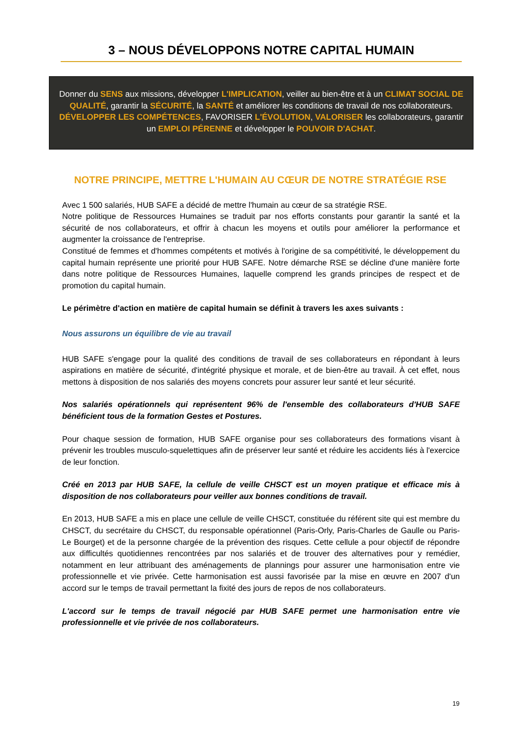3 – NOUS DÉVELOPPONS NOTRE CAPITAL HUMAIN
Donner du SENS aux missions, développer L'IMPLICATION, veiller au bien-être et à un CLIMAT SOCIAL DE QUALITÉ, garantir la SÉCURITÉ, la SANTÉ et améliorer les conditions de travail de nos collaborateurs. DÉVELOPPER LES COMPÉTENCES, FAVORISER L'ÉVOLUTION, VALORISER les collaborateurs, garantir un EMPLOI PÉRENNE et développer le POUVOIR D'ACHAT.
NOTRE PRINCIPE, METTRE L'HUMAIN AU CŒUR DE NOTRE STRATÉGIE RSE
Avec 1 500 salariés, HUB SAFE a décidé de mettre l'humain au cœur de sa stratégie RSE.
Notre politique de Ressources Humaines se traduit par nos efforts constants pour garantir la santé et la sécurité de nos collaborateurs, et offrir à chacun les moyens et outils pour améliorer la performance et augmenter la croissance de l'entreprise.
Constitué de femmes et d'hommes compétents et motivés à l'origine de sa compétitivité, le développement du capital humain représente une priorité pour HUB SAFE. Notre démarche RSE se décline d'une manière forte dans notre politique de Ressources Humaines, laquelle comprend les grands principes de respect et de promotion du capital humain.
Le périmètre d'action en matière de capital humain se définit à travers les axes suivants :
Nous assurons un équilibre de vie au travail
HUB SAFE s'engage pour la qualité des conditions de travail de ses collaborateurs en répondant à leurs aspirations en matière de sécurité, d'intégrité physique et morale, et de bien-être au travail. À cet effet, nous mettons à disposition de nos salariés des moyens concrets pour assurer leur santé et leur sécurité.
Nos salariés opérationnels qui représentent 96% de l'ensemble des collaborateurs d'HUB SAFE bénéficient tous de la formation Gestes et Postures.
Pour chaque session de formation, HUB SAFE organise pour ses collaborateurs des formations visant à prévenir les troubles musculo-squelettiques afin de préserver leur santé et réduire les accidents liés à l'exercice de leur fonction.
Créé en 2013 par HUB SAFE, la cellule de veille CHSCT est un moyen pratique et efficace mis à disposition de nos collaborateurs pour veiller aux bonnes conditions de travail.
En 2013, HUB SAFE a mis en place une cellule de veille CHSCT, constituée du référent site qui est membre du CHSCT, du secrétaire du CHSCT, du responsable opérationnel (Paris-Orly, Paris-Charles de Gaulle ou Paris-Le Bourget) et de la personne chargée de la prévention des risques. Cette cellule a pour objectif de répondre aux difficultés quotidiennes rencontrées par nos salariés et de trouver des alternatives pour y remédier, notamment en leur attribuant des aménagements de plannings pour assurer une harmonisation entre vie professionnelle et vie privée. Cette harmonisation est aussi favorisée par la mise en œuvre en 2007 d'un accord sur le temps de travail permettant la fixité des jours de repos de nos collaborateurs.
L'accord sur le temps de travail négocié par HUB SAFE permet une harmonisation entre vie professionnelle et vie privée de nos collaborateurs.
19